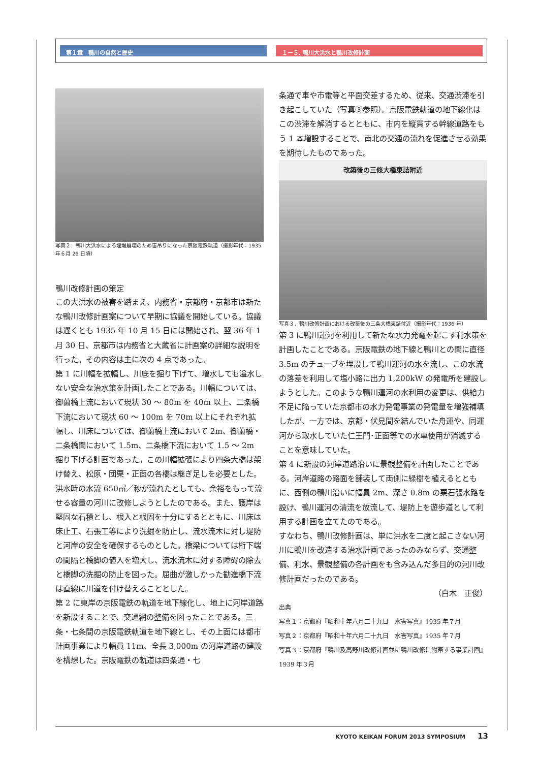第１章　鴨川の自然と歴史 １ー５. 鴨川大洪水と鴨川改修計画
写真２．鴨川大洪水による堰堤崩壊のため宙吊りになった京阪電鉄軌道（撮影年代：1935 年６月 29 日頃）
鴨川改修計画の策定
この大洪水の被害を踏まえ、内務省・京都府・京都市は新たな鴨川改修計画案について早期に協議を開始している。協議は遅くとも 1935 年 10 月 15 日には開始され、翌 36 年 1 月 30 日、京都市は内務省と大蔵省に計画案の詳細な説明を行った。その内容は主に次の 4 点であった。
第 1 に川幅を拡幅し、川底を掘り下げて、増水しても溢水しない安全な治水策を計画したことである。川幅については、御薗橋上流において現状 30 ～ 80m を 40m 以上、二条橋下流において現状 60 ～ 100m を 70m 以上にそれぞれ拡幅し、川床については、御薗橋上流において 2m、御薗橋・二条橋間において 1.5m、二条橋下流において 1.5 ～ 2m 掘り下げる計画であった。この川幅拡張により四条大橋は架け替え、松原・団栗・正面の各橋は継ぎ足しを必要とした。洪水時の水流 650㎥／秒が流れたとしても、余裕をもって流せる容量の河川に改修しようとしたのである。また、護岸は堅固な石積とし、根入と根固を十分にするとともに、川床は床止工、石張工等により洗掘を防止し、流水流木に対し堤防と河岸の安全を確保するものとした。橋梁については桁下端の間隔と橋脚の値入を増大し、流水流木に対する障碍の除去と橋脚の洗掘の防止を図った。屈曲が激しかった勧進橋下流は直線に川道を付け替えることとした。
第 2 に東岸の京阪電鉄の軌道を地下線化し、地上に河岸道路を新設することで、交通網の整備を図ったことである。三条・七条間の京阪電鉄軌道を地下線とし、その上面には都市計画事業により幅員 11m、全長 3,000m の河岸道路の建設を構想した。京阪電鉄の軌道は四条通・七
条通で車や市電等と平面交差するため、従来、交通渋滞を引き起こしていた（写真③参照）。京阪電鉄軌道の地下線化はこの渋滞を解消するとともに、市内を縦貫する幹線道路をもう 1 本増設することで、南北の交通の流れを促進させる効果を期待したものであった。
改築後の三條大橋東詰附近
写真３．鴨川改修計画における改築後の三条大橋東詰付近（撮影年代：1936 年）
第 3 に鴨川運河を利用して新たな水力発電を起こす利水策を計画したことである。京阪電鉄の地下線と鴨川との間に直径 3.5m のチューブを埋設して鴨川運河の水を流し、この水流の落差を利用して塩小路に出力 1,200kW の発電所を建設しようとした。このような鴨川運河の水利用の変更は、供給力不足に陥っていた京都市の水力発電事業の発電量を増強補填したが、一方では、京都・伏見間を結んでいた舟運や、同運河から取水していた仁王門･正面等での水車使用が消滅することを意味していた。
第 4 に新設の河岸道路沿いに景観整備を計画したことである。河岸道路の路面を舗装して両側に緑樹を植えるとともに、西側の鴨川沿いに幅員 2m、深さ 0.8m の栗石張水路を設け、鴨川運河の清流を放流して、堤防上を遊歩道として利用する計画を立てたのである。
すなわち、鴨川改修計画は、単に洪水を二度と起こさない河川に鴨川を改造する治水計画であったのみならず、交通整備、利水、景観整備の各計画をも含み込んだ多目的の河川改修計画だったのである。
（白木　正俊）
出典
写真１：京都府『昭和十年六月二十九日　水害写真』1935 年７月
写真２：京都府『昭和十年六月二十九日　水害写真』1935 年７月
写真３：京都府『鴨川及高野川改修計画並に鴨川改修に附帯する事業計画』1939 年３月
KYOTO KEIKAN FORUM 2013 SYMPOSIUM 13